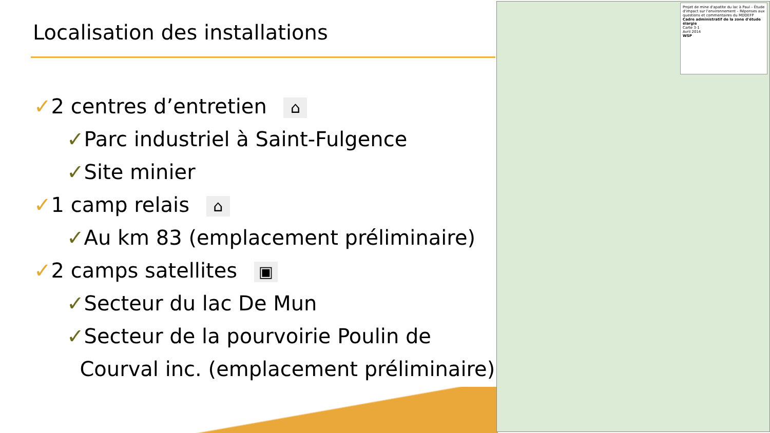Localisation des installations
✓2 centres d’entretien ⌂
✓Parc industriel à Saint-Fulgence
✓Site minier
✓1 camp relais ⌂
✓Au km 83 (emplacement préliminaire)
✓2 camps satellites ▣
✓Secteur du lac De Mun
✓Secteur de la pourvoirie Poulin de
Courval inc. (emplacement préliminaire)
Projet de mine d'apatite du lac à Paul – Étude d'impact sur l'environnement – Réponses aux questions et commentaires du MDDEFP
Cadre administratif de la zone d'étude élargie
Carte 3-1
Avril 2014
WSP